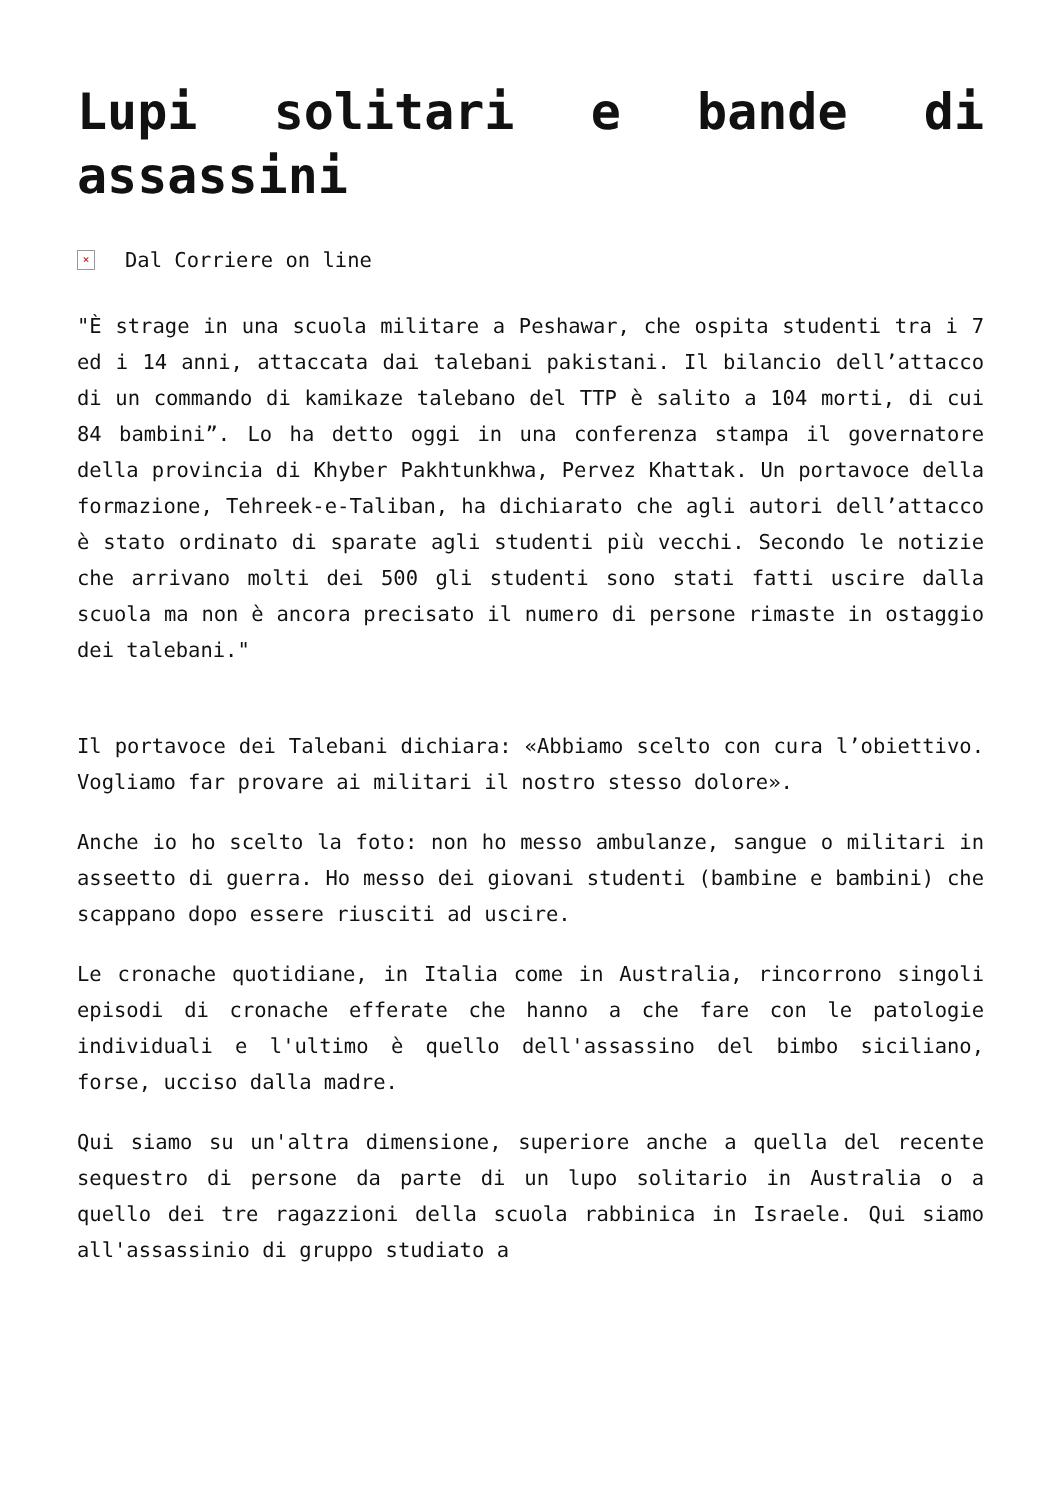Lupi solitari e bande di assassini
× Dal Corriere on line
"È strage in una scuola militare a Peshawar, che ospita studenti tra i 7 ed i 14 anni, attaccata dai talebani pakistani. Il bilancio dell’attacco di un commando di kamikaze talebano del TTP è salito a 104 morti, di cui 84 bambini”. Lo ha detto oggi in una conferenza stampa il governatore della provincia di Khyber Pakhtunkhwa, Pervez Khattak. Un portavoce della formazione, Tehreek-e-Taliban, ha dichiarato che agli autori dell’attacco è stato ordinato di sparate agli studenti più vecchi. Secondo le notizie che arrivano molti dei 500 gli studenti sono stati fatti uscire dalla scuola ma non è ancora precisato il numero di persone rimaste in ostaggio dei talebani."
Il portavoce dei Talebani dichiara: «Abbiamo scelto con cura l’obiettivo. Vogliamo far provare ai militari il nostro stesso dolore».
Anche io ho scelto la foto: non ho messo ambulanze, sangue o militari in asseetto di guerra. Ho messo dei giovani studenti (bambine e bambini) che scappano dopo essere riusciti ad uscire.
Le cronache quotidiane, in Italia come in Australia, rincorrono singoli episodi di cronache efferate che hanno a che fare con le patologie individuali e l'ultimo è quello dell'assassino del bimbo siciliano, forse, ucciso dalla madre.
Qui siamo su un'altra dimensione, superiore anche a quella del recente sequestro di persone da parte di un lupo solitario in Australia o a quello dei tre ragazzioni della scuola rabbinica in Israele. Qui siamo all'assassinio di gruppo studiato a